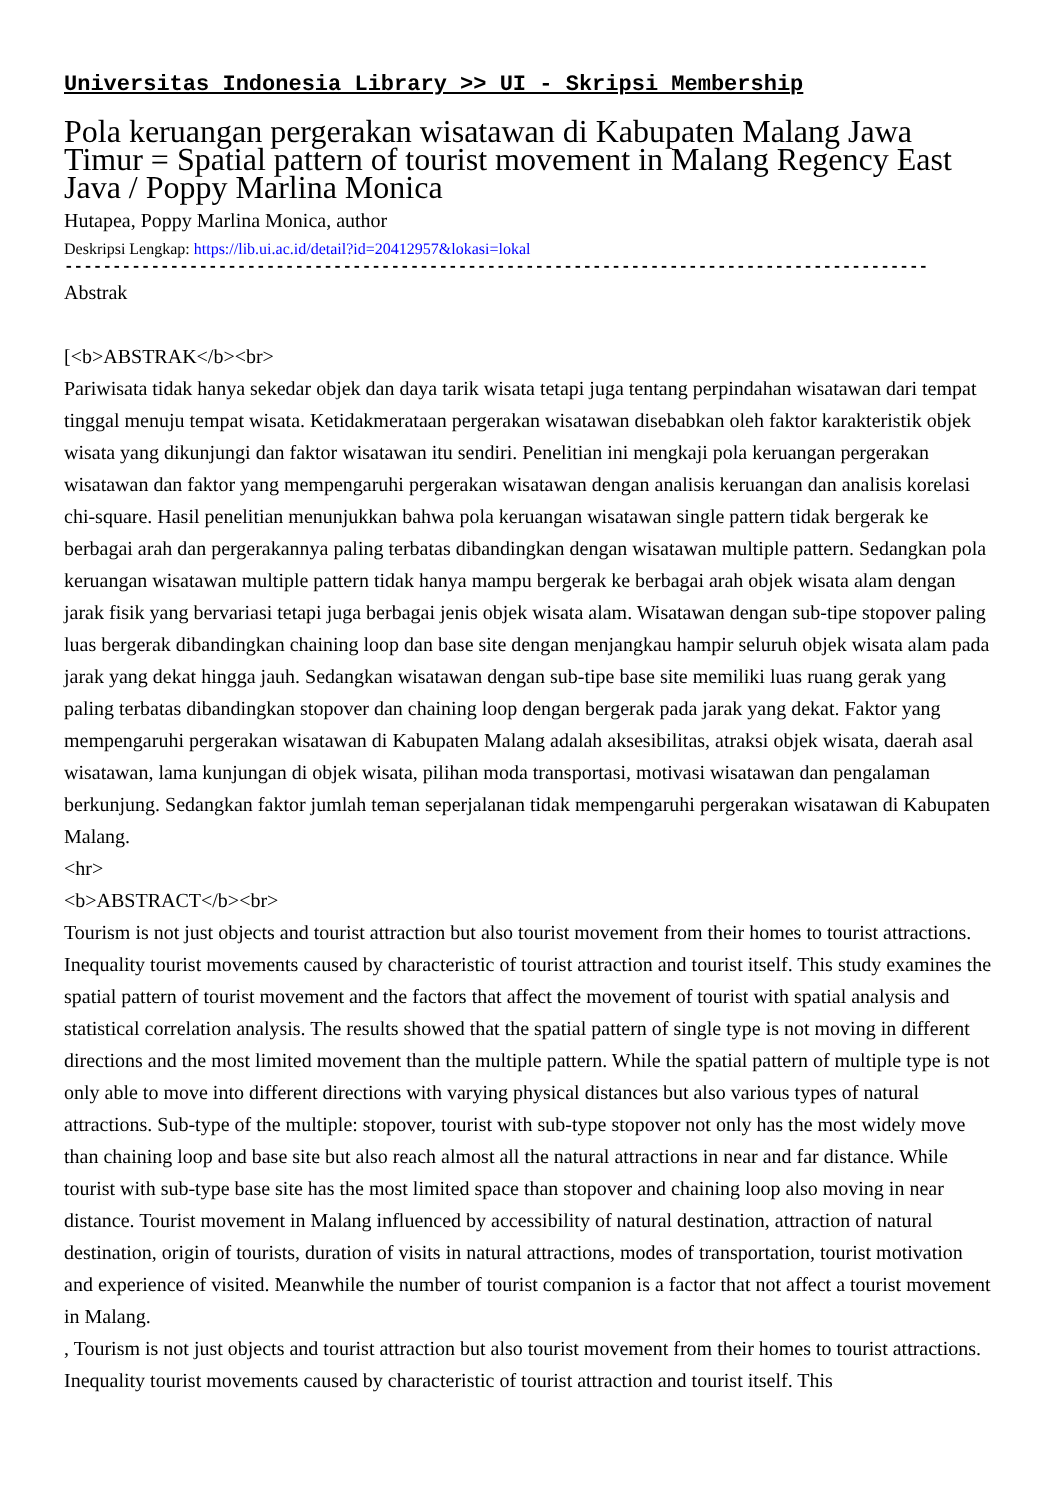Universitas Indonesia Library >> UI - Skripsi Membership
Pola keruangan pergerakan wisatawan di Kabupaten Malang Jawa Timur = Spatial pattern of tourist movement in Malang Regency East Java / Poppy Marlina Monica
Hutapea, Poppy Marlina Monica, author
Deskripsi Lengkap: https://lib.ui.ac.id/detail?id=20412957&lokasi=lokal
------------------------------------------------------------------------------------------
Abstrak
[<b>ABSTRAK</b><br>
Pariwisata tidak hanya sekedar objek dan daya tarik wisata tetapi juga tentang perpindahan wisatawan dari tempat tinggal menuju tempat wisata. Ketidakmerataan pergerakan wisatawan disebabkan oleh faktor karakteristik objek wisata yang dikunjungi dan faktor wisatawan itu sendiri. Penelitian ini mengkaji pola keruangan pergerakan wisatawan dan faktor yang mempengaruhi pergerakan wisatawan dengan analisis keruangan dan analisis korelasi chi-square. Hasil penelitian menunjukkan bahwa pola keruangan wisatawan single pattern tidak bergerak ke berbagai arah dan pergerakannya paling terbatas dibandingkan dengan wisatawan multiple pattern. Sedangkan pola keruangan wisatawan multiple pattern tidak hanya mampu bergerak ke berbagai arah objek wisata alam dengan jarak fisik yang bervariasi tetapi juga berbagai jenis objek wisata alam. Wisatawan dengan sub-tipe stopover paling luas bergerak dibandingkan chaining loop dan base site dengan menjangkau hampir seluruh objek wisata alam pada jarak yang dekat hingga jauh. Sedangkan wisatawan dengan sub-tipe base site memiliki luas ruang gerak yang paling terbatas dibandingkan stopover dan chaining loop dengan bergerak pada jarak yang dekat. Faktor yang mempengaruhi pergerakan wisatawan di Kabupaten Malang adalah aksesibilitas, atraksi objek wisata, daerah asal wisatawan, lama kunjungan di objek wisata, pilihan moda transportasi, motivasi wisatawan dan pengalaman berkunjung. Sedangkan faktor jumlah teman seperjalanan tidak mempengaruhi pergerakan wisatawan di Kabupaten Malang.
<hr>
<b>ABSTRACT</b><br>
Tourism is not just objects and tourist attraction but also tourist movement from their homes to tourist attractions. Inequality tourist movements caused by characteristic of tourist attraction and tourist itself. This study examines the spatial pattern of tourist movement and the factors that affect the movement of tourist with spatial analysis and statistical correlation analysis. The results showed that the spatial pattern of single type is not moving in different directions and the most limited movement than the multiple pattern. While the spatial pattern of multiple type is not only able to move into different directions with varying physical distances but also various types of natural attractions. Sub-type of the multiple: stopover, tourist with sub-type stopover not only has the most widely move than chaining loop and base site but also reach almost all the natural attractions in near and far distance. While tourist with sub-type base site has the most limited space than stopover and chaining loop also moving in near distance. Tourist movement in Malang influenced by accessibility of natural destination, attraction of natural destination, origin of tourists, duration of visits in natural attractions, modes of transportation, tourist motivation and experience of visited. Meanwhile the number of tourist companion is a factor that not affect a tourist movement in Malang.
, Tourism is not just objects and tourist attraction but also tourist movement from their homes to tourist attractions. Inequality tourist movements caused by characteristic of tourist attraction and tourist itself. This